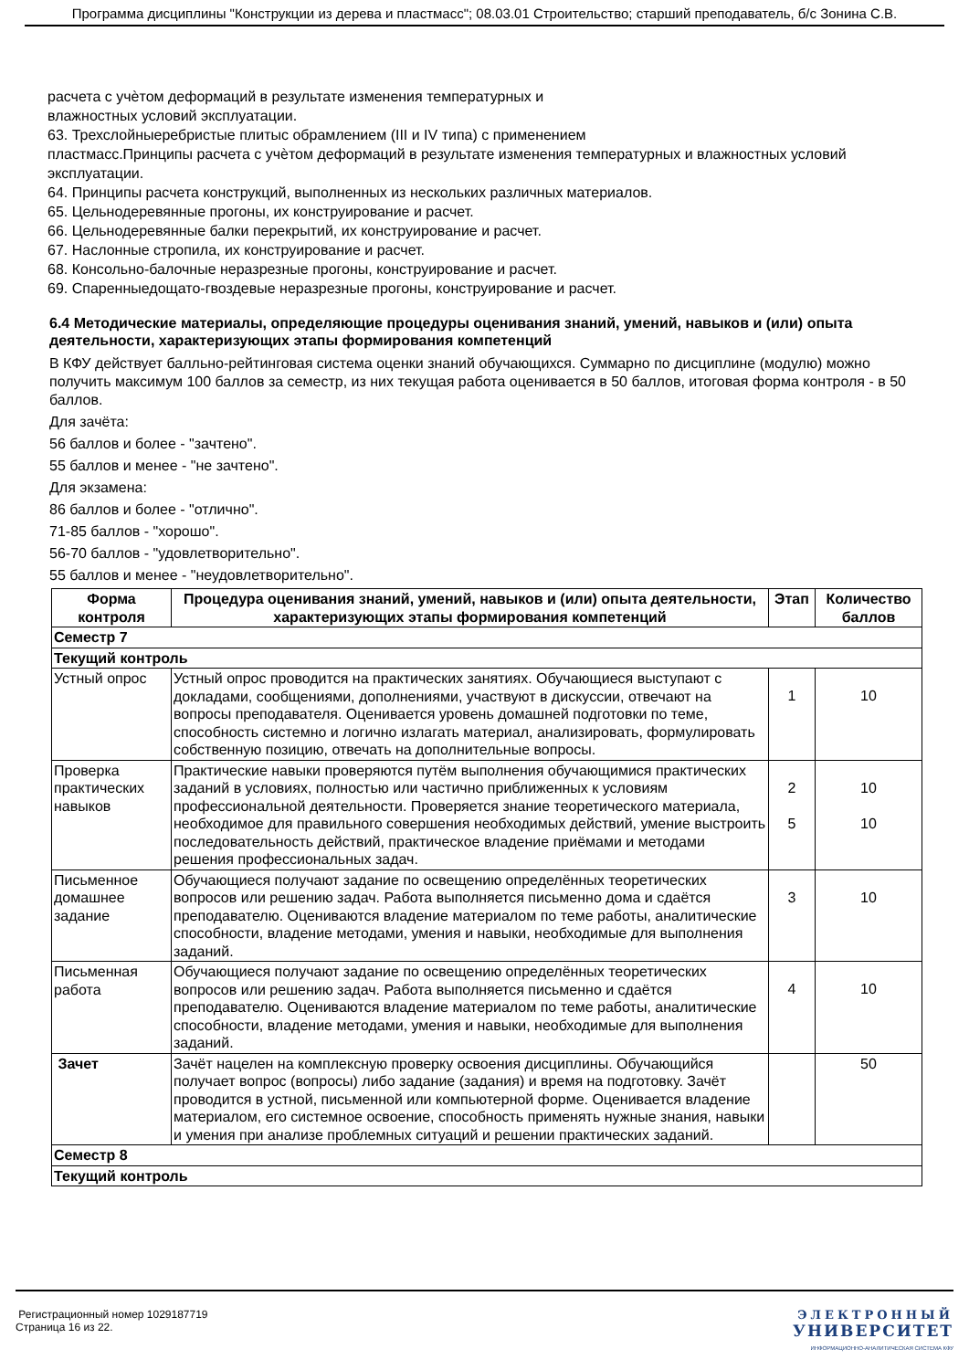Программа дисциплины "Конструкции из дерева и пластмасс"; 08.03.01 Строительство; старший преподаватель, б/с Зонина С.В.
расчета с учѐтом деформаций в результате изменения температурных и
влажностных условий эксплуатации.
63. Трехслойныеребристые плитыс обрамлением (III и IV типа) с применением
пластмасс.Принципы расчета с учѐтом деформаций в результате изменения температурных и влажностных условий эксплуатации.
64. Принципы расчета конструкций, выполненных из нескольких различных материалов.
65. Цельнодеревянные прогоны, их конструирование и расчет.
66. Цельнодеревянные балки перекрытий, их конструирование и расчет.
67. Наслонные стропила, их конструирование и расчет.
68. Консольно-балочные неразрезные прогоны, конструирование и расчет.
69. Спаренныедощато-гвоздевые неразрезные прогоны, конструирование и расчет.
6.4 Методические материалы, определяющие процедуры оценивания знаний, умений, навыков и (или) опыта деятельности, характеризующих этапы формирования компетенций
В КФУ действует балльно-рейтинговая система оценки знаний обучающихся. Суммарно по дисциплине (модулю) можно получить максимум 100 баллов за семестр, из них текущая работа оценивается в 50 баллов, итоговая форма контроля - в 50 баллов.
Для зачёта:
56 баллов и более - "зачтено".
55 баллов и менее - "не зачтено".
Для экзамена:
86 баллов и более - "отлично".
71-85 баллов - "хорошо".
56-70 баллов - "удовлетворительно".
55 баллов и менее - "неудовлетворительно".
| Форма контроля | Процедура оценивания знаний, умений, навыков и (или) опыта деятельности, характеризующих этапы формирования компетенций | Этап | Количество баллов |
| --- | --- | --- | --- |
| Семестр 7 | | | |
| Текущий контроль | | | |
| Устный опрос | Устный опрос проводится на практических занятиях. Обучающиеся выступают с докладами, сообщениями, дополнениями, участвуют в дискуссии, отвечают на вопросы преподавателя. Оценивается уровень домашней подготовки по теме, способность системно и логично излагать материал, анализировать, формулировать собственную позицию, отвечать на дополнительные вопросы. | 1 | 10 |
| Проверка практических навыков | Практические навыки проверяются путём выполнения обучающимися практических заданий в условиях, полностью или частично приближенных к условиям профессиональной деятельности. Проверяется знание теоретического материала, необходимое для правильного совершения необходимых действий, умение выстроить последовательность действий, практическое владение приёмами и методами решения профессиональных задач. | 2 5 | 10 10 |
| Письменное домашнее задание | Обучающиеся получают задание по освещению определённых теоретических вопросов или решению задач. Работа выполняется письменно дома и сдаётся преподавателю. Оцениваются владение материалом по теме работы, аналитические способности, владение методами, умения и навыки, необходимые для выполнения заданий. | 3 | 10 |
| Письменная работа | Обучающиеся получают задание по освещению определённых теоретических вопросов или решению задач. Работа выполняется письменно и сдаётся преподавателю. Оцениваются владение материалом по теме работы, аналитические способности, владение методами, умения и навыки, необходимые для выполнения заданий. | 4 | 10 |
| Зачет | Зачёт нацелен на комплексную проверку освоения дисциплины. Обучающийся получает вопрос (вопросы) либо задание (задания) и время на подготовку. Зачёт проводится в устной, письменной или компьютерной форме. Оценивается владение материалом, его системное освоение, способность применять нужные знания, навыки и умения при анализе проблемных ситуаций и решении практических заданий. | | 50 |
| Семестр 8 | | | |
| Текущий контроль | | | |
Регистрационный номер 1029187719
Страница 16 из 22.
ЭЛЕКТРОННЫЙ
УНИВЕРСИТЕТ
ИНФОРМАЦИОННО-АНАЛИТИЧЕСКАЯ СИСТЕМА КФУ